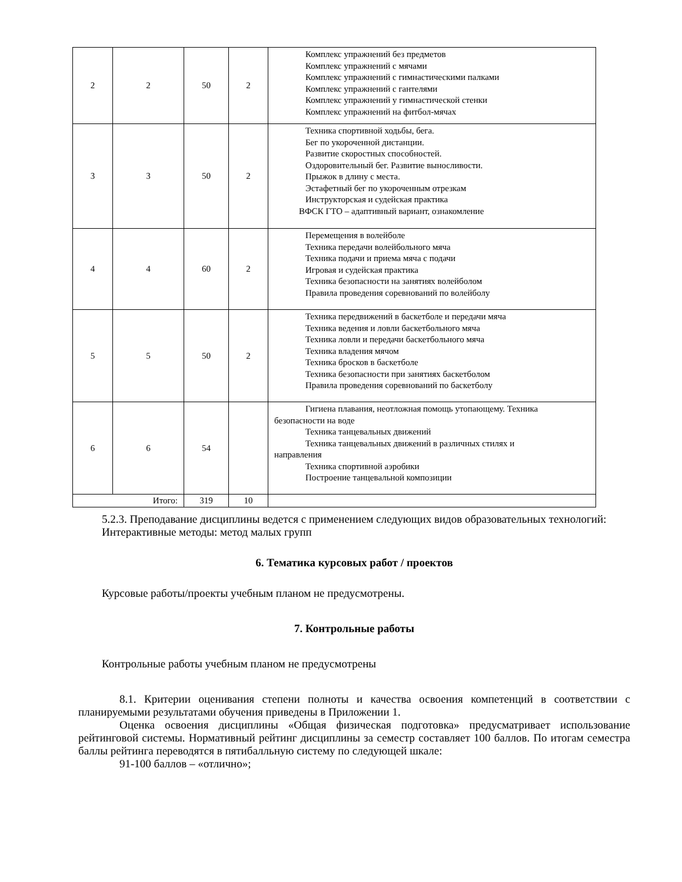| 2 | 2 | 50 | 2 | Комплекс упражнений без предметов Комплекс упражнений с мячами Комплекс упражнений с гимнастическими палками Комплекс упражнений с гантелями Комплекс упражнений у гимнастической стенки Комплекс упражнений на фитбол-мячах |
| 3 | 3 | 50 | 2 | Техника спортивной ходьбы, бега. Бег по укороченной дистанции. Развитие скоростных способностей. Оздоровительный бег. Развитие выносливости. Прыжок в длину с места. Эстафетный бег по укороченным отрезкам Инструкторская и судейская практика ВФСК ГТО – адаптивный вариант, ознакомление |
| 4 | 4 | 60 | 2 | Перемещения в волейболе Техника передачи волейбольного мяча Техника подачи и приема мяча с подачи Игровая и судейская практика Техника безопасности на занятиях волейболом Правила проведения соревнований по волейболу |
| 5 | 5 | 50 | 2 | Техника передвижений в баскетболе и передачи мяча Техника ведения и ловли баскетбольного мяча Техника ловли и передачи баскетбольного мяча Техника владения мячом Техника бросков в баскетболе Техника безопасности при занятиях баскетболом Правила проведения соревнований по баскетболу |
| 6 | 6 | 54 | | Гигиена плавания, неотложная помощь утопающему. Техника безопасности на воде Техника танцевальных движений Техника танцевальных движений в различных стилях и направления Техника спортивной аэробики Построение танцевальной композиции |
| Итого: | | 319 | 10 | |
5.2.3. Преподавание дисциплины ведется с применением следующих видов образовательных технологий:
Интерактивные методы: метод малых групп
6. Тематика курсовых работ / проектов
Курсовые работы/проекты учебным планом не предусмотрены.
7. Контрольные работы
Контрольные работы учебным планом не предусмотрены
8.1. Критерии оценивания степени полноты и качества освоения компетенций в соответствии с планируемыми результатами обучения приведены в Приложении 1.
Оценка освоения дисциплины «Общая физическая подготовка» предусматривает использование рейтинговой системы. Нормативный рейтинг дисциплины за семестр составляет 100 баллов. По итогам семестра баллы рейтинга переводятся в пятибалльную систему по следующей шкале:
91-100 баллов – «отлично»;